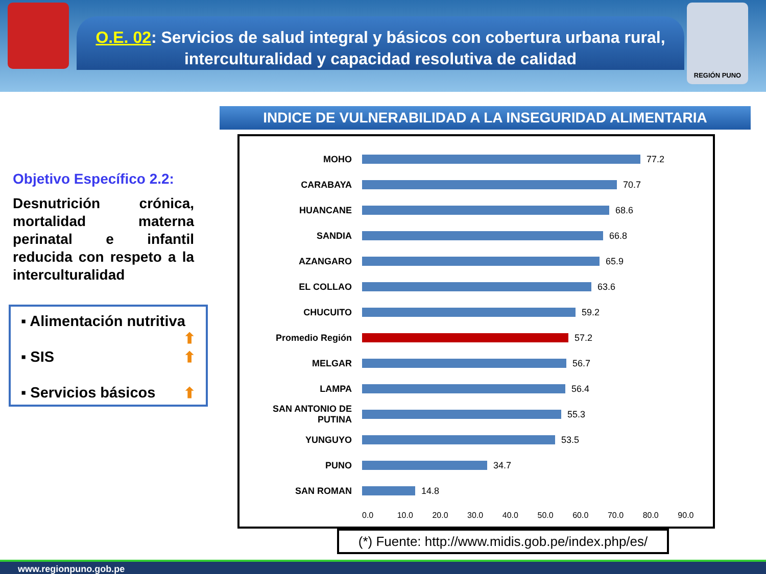REGIÓN PUNO
O.E. 02: Servicios de salud integral y básicos con cobertura urbana rural, interculturalidad y capacidad resolutiva de calidad
INDICE DE VULNERABILIDAD A LA INSEGURIDAD ALIMENTARIA
Objetivo Específico 2.2:
Desnutrición crónica, mortalidad materna perinatal e infantil reducida con respeto a la interculturalidad
▪ Alimentación nutritiva ⬆
▪ SIS ⬆
▪ Servicios básicos ⬆
MOHO 77.2
CARABAYA 70.7
HUANCANE 68.6
SANDIA 66.8
AZANGARO 65.9
EL COLLAO 63.6
CHUCUITO 59.2
Promedio Región 57.2
MELGAR 56.7
LAMPA 56.4
SAN ANTONIO DE PUTINA 55.3
YUNGUYO 53.5
PUNO 34.7
SAN ROMAN 14.8
0.0 10.0 20.0 30.0 40.0 50.0 60.0 70.0 80.0 90.0
(*) Fuente: http://www.midis.gob.pe/index.php/es/
www.regionpuno.gob.pe